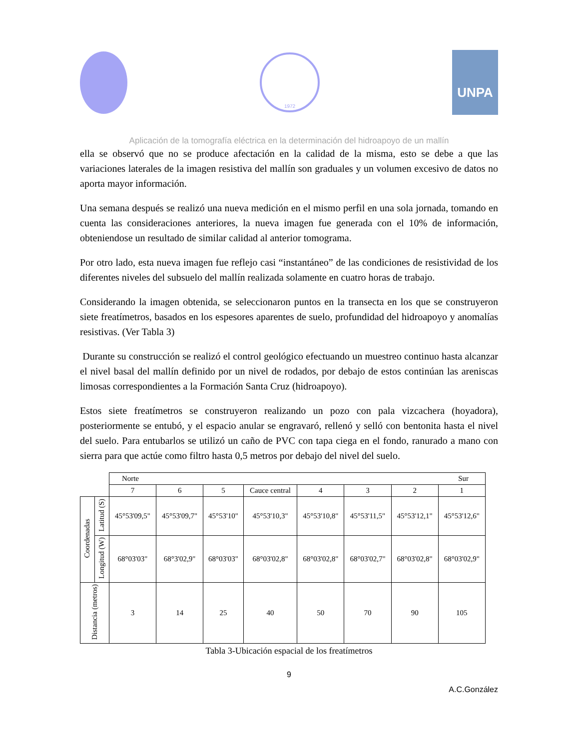1972
UNPA
Aplicación de la tomografía eléctrica en la determinación del hidroapoyo de un mallín
ella se observó que no se produce afectación en la calidad de la misma, esto se debe a que las variaciones laterales de la imagen resistiva del mallín son graduales y un volumen excesivo de datos no aporta mayor información.
Una semana después se realizó una nueva medición en el mismo perfil en una sola jornada, tomando en cuenta las consideraciones anteriores, la nueva imagen fue generada con el 10% de información, obteniendose un resultado de similar calidad al anterior tomograma.
Por otro lado, esta nueva imagen fue reflejo casi “instantáneo” de las condiciones de resistividad de los diferentes niveles del subsuelo del mallín realizada solamente en cuatro horas de trabajo.
Considerando la imagen obtenida, se seleccionaron puntos en la transecta en los que se construyeron siete freatímetros, basados en los espesores aparentes de suelo, profundidad del hidroapoyo y anomalías resistivas. (Ver Tabla 3)
Durante su construcción se realizó el control geológico efectuando un muestreo continuo hasta alcanzar el nivel basal del mallín definido por un nivel de rodados, por debajo de estos continúan las areniscas limosas correspondientes a la Formación Santa Cruz (hidroapoyo).
Estos siete freatímetros se construyeron realizando un pozo con pala vizcachera (hoyadora), posteriormente se entubó, y el espacio anular se engravaró, rellenó y selló con bentonita hasta el nivel del suelo. Para entubarlos se utilizó un caño de PVC con tapa ciega en el fondo, ranurado a mano con sierra para que actúe como filtro hasta 0,5 metros por debajo del nivel del suelo.
| | | Norte Sur | | | | | | | |
| | | 7 | 6 | 5 | Cauce central | 4 | 3 | 2 | 1 |
| Coordenadas | Latitud (S) | 45°53'09,5" | 45°53'09,7" | 45°53'10" | 45°53'10,3" | 45°53'10,8" | 45°53'11,5" | 45°53'12,1" | 45°53'12,6" |
| | Longitud (W) | 68°03'03" | 68°3'02,9" | 68°03'03" | 68°03'02,8" | 68°03'02,8" | 68°03'02,7" | 68°03'02,8" | 68°03'02,9" |
| Distancia (metros) | | 3 | 14 | 25 | 40 | 50 | 70 | 90 | 105 |
Tabla 3-Ubicación espacial de los freatímetros
9
A.C.González